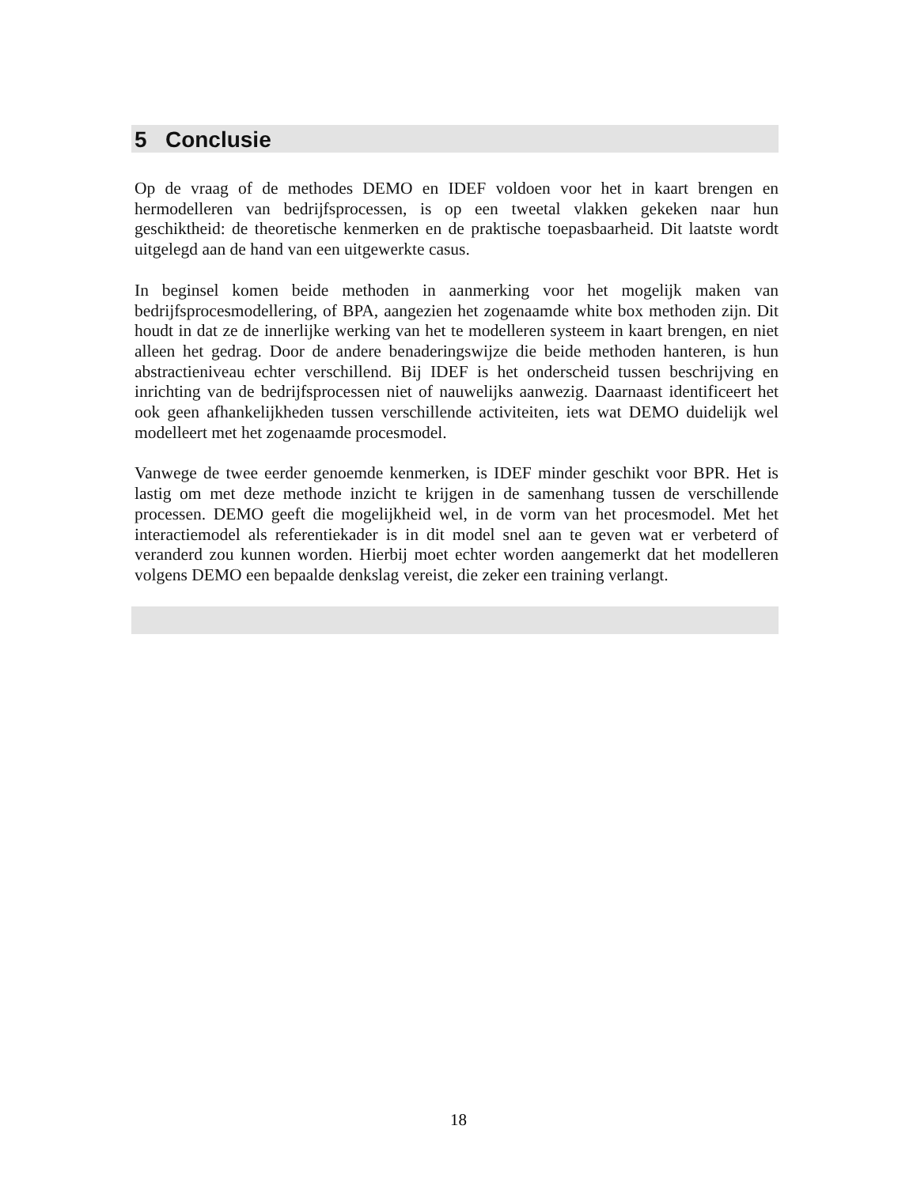5 Conclusie
Op de vraag of de methodes DEMO en IDEF voldoen voor het in kaart brengen en hermodelleren van bedrijfsprocessen, is op een tweetal vlakken gekeken naar hun geschiktheid: de theoretische kenmerken en de praktische toepasbaarheid. Dit laatste wordt uitgelegd aan de hand van een uitgewerkte casus.
In beginsel komen beide methoden in aanmerking voor het mogelijk maken van bedrijfsprocesmodellering, of BPA, aangezien het zogenaamde white box methoden zijn. Dit houdt in dat ze de innerlijke werking van het te modelleren systeem in kaart brengen, en niet alleen het gedrag. Door de andere benaderingswijze die beide methoden hanteren, is hun abstractieniveau echter verschillend. Bij IDEF is het onderscheid tussen beschrijving en inrichting van de bedrijfsprocessen niet of nauwelijks aanwezig. Daarnaast identificeert het ook geen afhankelijkheden tussen verschillende activiteiten, iets wat DEMO duidelijk wel modelleert met het zogenaamde procesmodel.
Vanwege de twee eerder genoemde kenmerken, is IDEF minder geschikt voor BPR. Het is lastig om met deze methode inzicht te krijgen in de samenhang tussen de verschillende processen. DEMO geeft die mogelijkheid wel, in de vorm van het procesmodel. Met het interactiemodel als referentiekader is in dit model snel aan te geven wat er verbeterd of veranderd zou kunnen worden. Hierbij moet echter worden aangemerkt dat het modelleren volgens DEMO een bepaalde denkslag vereist, die zeker een training verlangt.
18